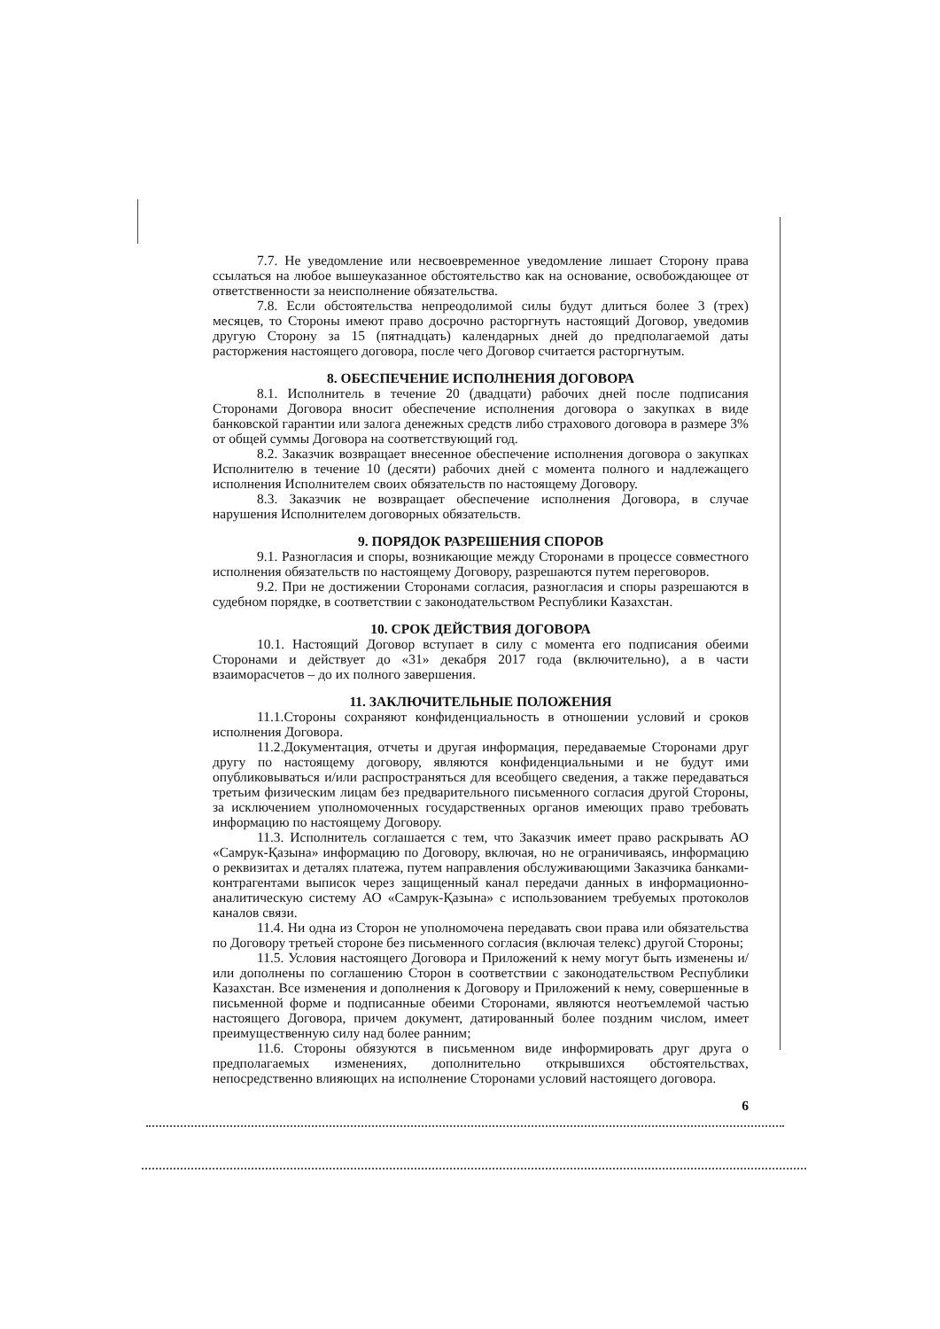7.7. Не уведомление или несвоевременное уведомление лишает Сторону права ссылаться на любое вышеуказанное обстоятельство как на основание, освобождающее от ответственности за неисполнение обязательства.
7.8. Если обстоятельства непреодолимой силы будут длиться более 3 (трех) месяцев, то Стороны имеют право досрочно расторгнуть настоящий Договор, уведомив другую Сторону за 15 (пятнадцать) календарных дней до предполагаемой даты расторжения настоящего договора, после чего Договор считается расторгнутым.
8. ОБЕСПЕЧЕНИЕ ИСПОЛНЕНИЯ ДОГОВОРА
8.1. Исполнитель в течение 20 (двадцати) рабочих дней после подписания Сторонами Договора вносит обеспечение исполнения договора о закупках в виде банковской гарантии или залога денежных средств либо страхового договора в размере 3% от общей суммы Договора на соответствующий год.
8.2. Заказчик возвращает внесенное обеспечение исполнения договора о закупках Исполнителю в течение 10 (десяти) рабочих дней с момента полного и надлежащего исполнения Исполнителем своих обязательств по настоящему Договору.
8.3. Заказчик не возвращает обеспечение исполнения Договора, в случае нарушения Исполнителем договорных обязательств.
9. ПОРЯДОК РАЗРЕШЕНИЯ СПОРОВ
9.1. Разногласия и споры, возникающие между Сторонами в процессе совместного исполнения обязательств по настоящему Договору, разрешаются путем переговоров.
9.2. При не достижении Сторонами согласия, разногласия и споры разрешаются в судебном порядке, в соответствии с законодательством Республики Казахстан.
10. СРОК ДЕЙСТВИЯ ДОГОВОРА
10.1. Настоящий Договор вступает в силу с момента его подписания обеими Сторонами и действует до «31» декабря 2017 года (включительно), а в части взаиморасчетов – до их полного завершения.
11. ЗАКЛЮЧИТЕЛЬНЫЕ ПОЛОЖЕНИЯ
11.1.Стороны сохраняют конфиденциальность в отношении условий и сроков исполнения Договора.
11.2.Документация, отчеты и другая информация, передаваемые Сторонами друг другу по настоящему договору, являются конфиденциальными и не будут ими опубликовываться и/или распространяться для всеобщего сведения, а также передаваться третьим физическим лицам без предварительного письменного согласия другой Стороны, за исключением уполномоченных государственных органов имеющих право требовать информацию по настоящему Договору.
11.3. Исполнитель соглашается с тем, что Заказчик имеет право раскрывать АО «Самрук-Қазына» информацию по Договору, включая, но не ограничиваясь, информацию о реквизитах и деталях платежа, путем направления обслуживающими Заказчика банками-контрагентами выписок через защищенный канал передачи данных в информационно-аналитическую систему АО «Самрук-Қазына» с использованием требуемых протоколов каналов связи.
11.4. Ни одна из Сторон не уполномочена передавать свои права или обязательства по Договору третьей стороне без письменного согласия (включая телекс) другой Стороны;
11.5. Условия настоящего Договора и Приложений к нему могут быть изменены и/или дополнены по соглашению Сторон в соответствии с законодательством Республики Казахстан. Все изменения и дополнения к Договору и Приложений к нему, совершенные в письменной форме и подписанные обеими Сторонами, являются неотъемлемой частью настоящего Договора, причем документ, датированный более поздним числом, имеет преимущественную силу над более ранним;
11.6. Стороны обязуются в письменном виде информировать друг друга о предполагаемых изменениях, дополнительно открывшихся обстоятельствах, непосредственно влияющих на исполнение Сторонами условий настоящего договора.
6